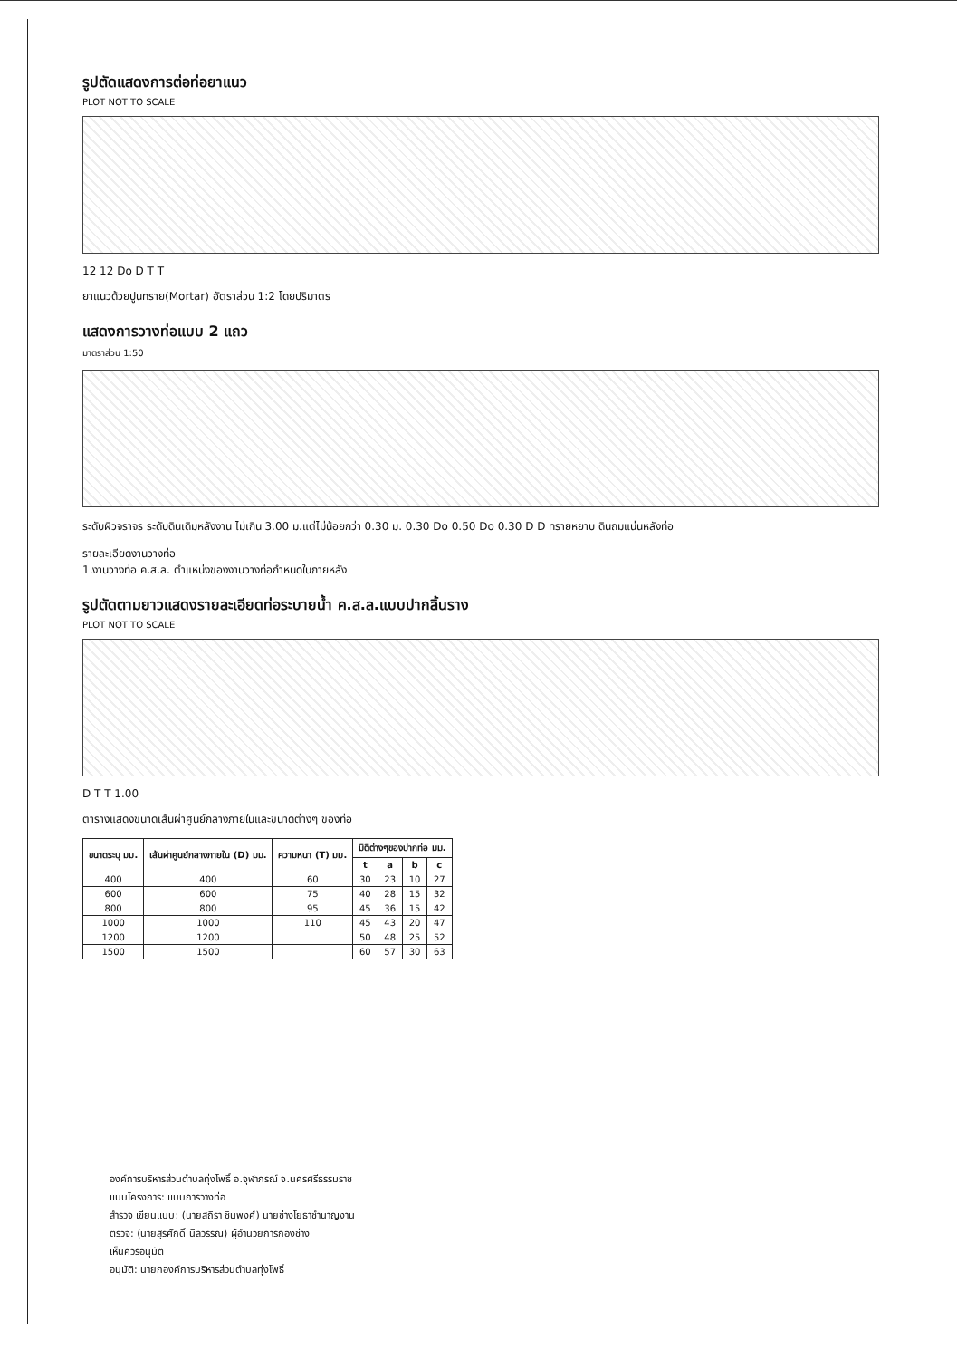รูปตัดแสดงการต่อท่อยาแนว
PLOT NOT TO SCALE
12 12 Do D T T
ยาแนวด้วยปูนทราย(Mortar) อัตราส่วน 1:2 โดยปริมาตร
แสดงการวางท่อแบบ 2 แถว
มาตราส่วน 1:50
ระดับผิวจราจร ระดับดินเดิมหลังงาน ไม่เกิน 3.00 ม.แต่ไม่น้อยกว่า 0.30 ม. 0.30 Do 0.50 Do 0.30 D D ทรายหยาบ ดินถมแน่นหลังท่อ
รายละเอียดงานวางท่อ
1.งานวางท่อ ค.ส.ล. ตำแหน่งของงานวางท่อกำหนดในภายหลัง
รูปตัดตามยาวแสดงรายละเอียดท่อระบายน้ำ ค.ส.ล.แบบปากลิ้นราง
PLOT NOT TO SCALE
D T T 1.00
ตารางแสดงขนาดเส้นผ่าศูนย์กลางภายในและขนาดต่างๆ ของท่อ
| ขนาดระบุ มม. | เส้นผ่าศูนย์กลางภายใน (D) มม. | ความหนา (T) มม. | มิติต่างๆของปากท่อ มม. | | | |
| --- | --- | --- | --- | --- | --- | --- |
| | | | t | a | b | c |
| 400 | 400 | 60 | 30 | 23 | 10 | 27 |
| 600 | 600 | 75 | 40 | 28 | 15 | 32 |
| 800 | 800 | 95 | 45 | 36 | 15 | 42 |
| 1000 | 1000 | 110 | 45 | 43 | 20 | 47 |
| 1200 | 1200 | | 50 | 48 | 25 | 52 |
| 1500 | 1500 | | 60 | 57 | 30 | 63 |
องค์การบริหารส่วนตำบลทุ่งโพธิ์ อ.จุฬาภรณ์ จ.นครศรีธรรมราช
แบบโครงการ: แบบการวางท่อ
สำรวจ เขียนแบบ: (นายสถิรา ชินพงศ์) นายช่างโยธาชำนาญงาน
ตรวจ: (นายสุรศักดิ์ นิลวรรณ) ผู้อำนวยการกองช่าง
เห็นควรอนุมัติ
อนุมัติ: นายกองค์การบริหารส่วนตำบลทุ่งโพธิ์